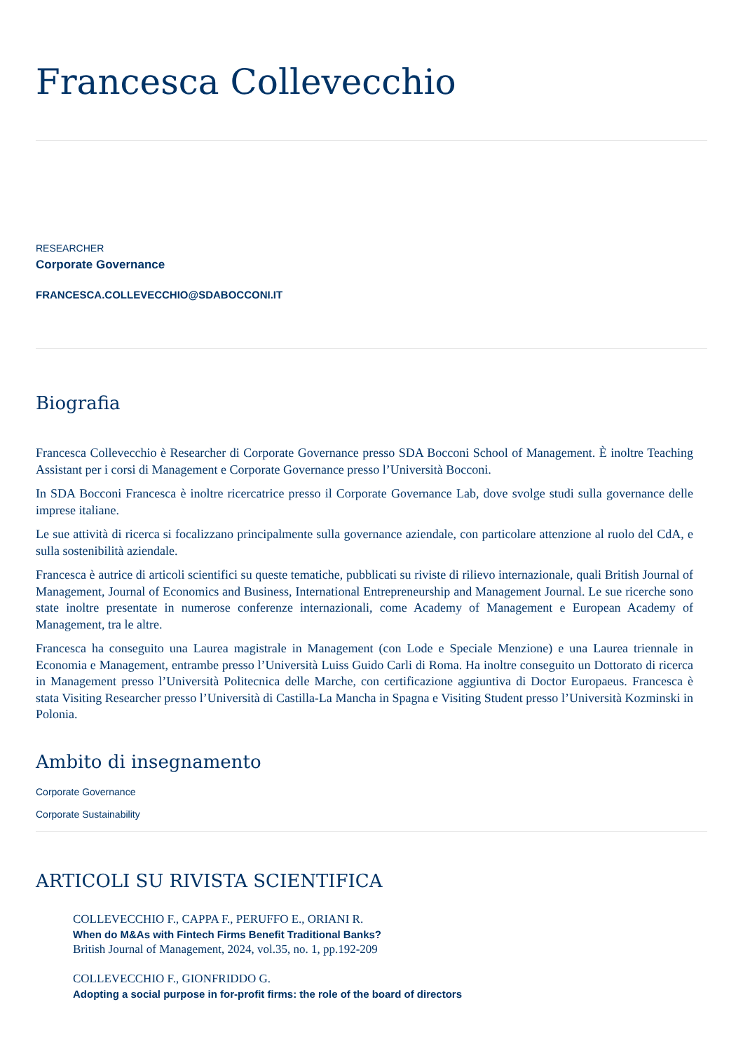Francesca Collevecchio
RESEARCHER
Corporate Governance
FRANCESCA.COLLEVECCHIO@SDABOCCONI.IT
Biografia
Francesca Collevecchio è Researcher di Corporate Governance presso SDA Bocconi School of Management. È inoltre Teaching Assistant per i corsi di Management e Corporate Governance presso l’Università Bocconi.
In SDA Bocconi Francesca è inoltre ricercatrice presso il Corporate Governance Lab, dove svolge studi sulla governance delle imprese italiane.
Le sue attività di ricerca si focalizzano principalmente sulla governance aziendale, con particolare attenzione al ruolo del CdA, e sulla sostenibilità aziendale.
Francesca è autrice di articoli scientifici su queste tematiche, pubblicati su riviste di rilievo internazionale, quali British Journal of Management, Journal of Economics and Business, International Entrepreneurship and Management Journal. Le sue ricerche sono state inoltre presentate in numerose conferenze internazionali, come Academy of Management e European Academy of Management, tra le altre.
Francesca ha conseguito una Laurea magistrale in Management (con Lode e Speciale Menzione) e una Laurea triennale in Economia e Management, entrambe presso l’Università Luiss Guido Carli di Roma. Ha inoltre conseguito un Dottorato di ricerca in Management presso l’Università Politecnica delle Marche, con certificazione aggiuntiva di Doctor Europaeus. Francesca è stata Visiting Researcher presso l’Università di Castilla-La Mancha in Spagna e Visiting Student presso l’Università Kozminski in Polonia.
Ambito di insegnamento
Corporate Governance
Corporate Sustainability
ARTICOLI SU RIVISTA SCIENTIFICA
COLLEVECCHIO F., CAPPA F., PERUFFO E., ORIANI R.
When do M&As with Fintech Firms Benefit Traditional Banks?
British Journal of Management, 2024, vol.35, no. 1, pp.192-209
COLLEVECCHIO F., GIONFRIDDO G.
Adopting a social purpose in for-profit firms: the role of the board of directors